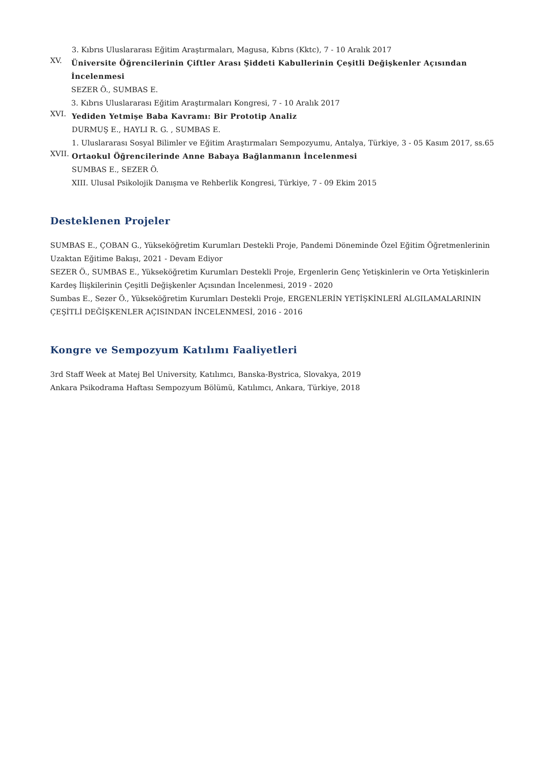3. Kıbrıs Uluslararası Eğitim Araştırmaları, Magusa, Kıbrıs (Kktc), 7 - 10 Aralık 2017
XV.
Üniversite Öğrencilerinin Çiftler Arası Şiddeti Kabullerinin Çeşitli Değişkenler Açısından İncelenmesi
SEZER Ö., SUMBAS E.
3. Kıbrıs Uluslararası Eğitim Araştırmaları Kongresi, 7 - 10 Aralık 2017
XVI.
Yediden Yetmişe Baba Kavramı: Bir Prototip Analiz
DURMUŞ E., HAYLI R. G. , SUMBAS E.
1. Uluslararası Sosyal Bilimler ve Eğitim Araştırmaları Sempozyumu, Antalya, Türkiye, 3 - 05 Kasım 2017, ss.65
XVII.
Ortaokul Öğrencilerinde Anne Babaya Bağlanmanın İncelenmesi
SUMBAS E., SEZER Ö.
XIII. Ulusal Psikolojik Danışma ve Rehberlik Kongresi, Türkiye, 7 - 09 Ekim 2015
Desteklenen Projeler
SUMBAS E., ÇOBAN G., Yükseköğretim Kurumları Destekli Proje, Pandemi Döneminde Özel Eğitim Öğretmenlerinin Uzaktan Eğitime Bakışı, 2021 - Devam Ediyor
SEZER Ö., SUMBAS E., Yükseköğretim Kurumları Destekli Proje, Ergenlerin Genç Yetişkinlerin ve Orta Yetişkinlerin Kardeş İlişkilerinin Çeşitli Değişkenler Açısından İncelenmesi, 2019 - 2020
Sumbas E., Sezer Ö., Yükseköğretim Kurumları Destekli Proje, ERGENLERİN YETİŞKİNLERİ ALGILAMALARININ ÇEŞİTLİ DEĞİŞKENLER AÇISINDAN İNCELENMESİ, 2016 - 2016
Kongre ve Sempozyum Katılımı Faaliyetleri
3rd Staff Week at Matej Bel University, Katılımcı, Banska-Bystrica, Slovakya, 2019
Ankara Psikodrama Haftası Sempozyum Bölümü, Katılımcı, Ankara, Türkiye, 2018